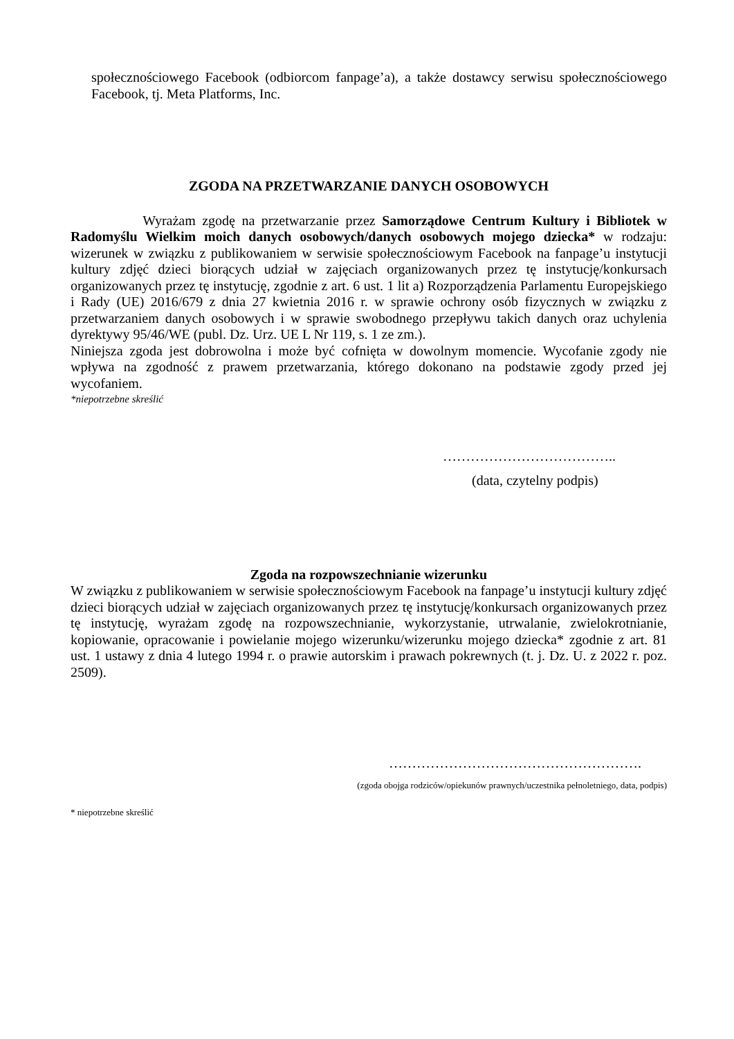społecznościowego Facebook (odbiorcom fanpage’a), a także dostawcy serwisu społecznościowego Facebook, tj. Meta Platforms, Inc.
ZGODA NA PRZETWARZANIE DANYCH OSOBOWYCH
Wyrażam zgodę na przetwarzanie przez Samorządowe Centrum Kultury i Bibliotek w Radomyślu Wielkim moich danych osobowych/danych osobowych mojego dziecka* w rodzaju: wizerunek w związku z publikowaniem w serwisie społecznościowym Facebook na fanpage’u instytucji kultury zdjęć dzieci biorących udział w zajęciach organizowanych przez tę instytucję/konkursach organizowanych przez tę instytucję, zgodnie z art. 6 ust. 1 lit a) Rozporządzenia Parlamentu Europejskiego i Rady (UE) 2016/679 z dnia 27 kwietnia 2016 r. w sprawie ochrony osób fizycznych w związku z przetwarzaniem danych osobowych i w sprawie swobodnego przepływu takich danych oraz uchylenia dyrektywy 95/46/WE (publ. Dz. Urz. UE L Nr 119, s. 1 ze zm.).
Niniejsza zgoda jest dobrowolna i może być cofnięta w dowolnym momencie. Wycofanie zgody nie wpływa na zgodność z prawem przetwarzania, którego dokonano na podstawie zgody przed jej wycofaniem.
*niepotrzebne skreślić
………………………………..
(data, czytelny podpis)
Zgoda na rozpowszechnianie wizerunku
W związku z publikowaniem w serwisie społecznościowym Facebook na fanpage’u instytucji kultury zdjęć dzieci biorących udział w zajęciach organizowanych przez tę instytucję/konkursach organizowanych przez tę instytucję, wyrażam zgodę na rozpowszechnianie, wykorzystanie, utrwalanie, zwielokrotnianie, kopiowanie, opracowanie i powielanie mojego wizerunku/wizerunku mojego dziecka* zgodnie z art. 81 ust. 1 ustawy z dnia 4 lutego 1994 r. o prawie autorskim i prawach pokrewnych (t. j. Dz. U. z 2022 r. poz. 2509).
……………………………………………….
(zgoda obojga rodziców/opiekunów prawnych/uczestnika pełnoletniego, data, podpis)
* niepotrzebne skreślić